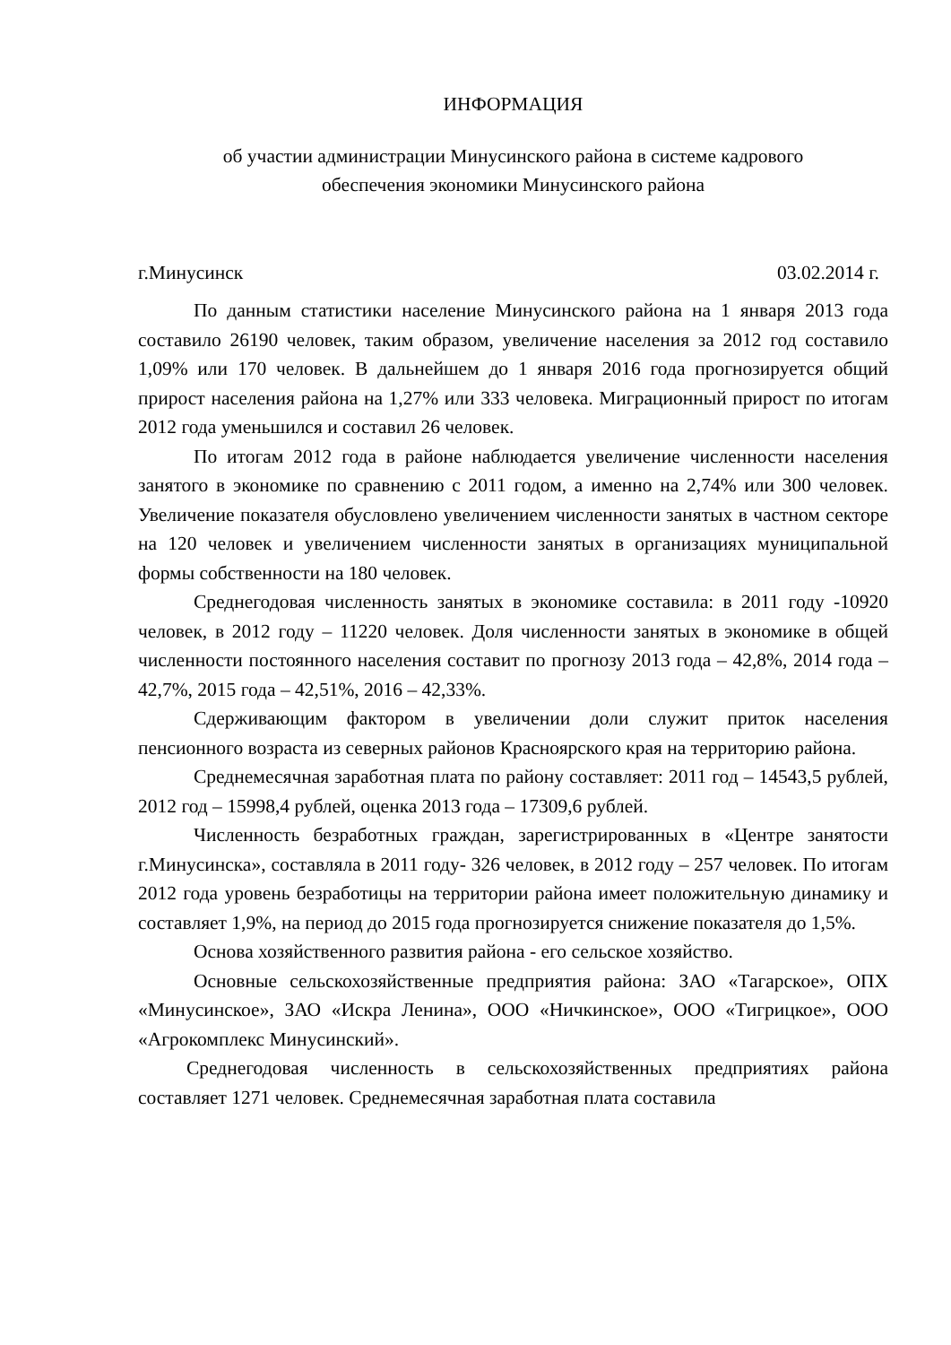ИНФОРМАЦИЯ
об участии администрации Минусинского района в системе кадрового
обеспечения экономики Минусинского района
г.Минусинск 03.02.2014 г.
По данным статистики население Минусинского района на 1 января 2013 года составило 26190 человек, таким образом, увеличение населения за 2012 год составило 1,09% или 170 человек. В дальнейшем до 1 января 2016 года прогнозируется общий прирост населения района на 1,27% или 333 человека. Миграционный прирост по итогам 2012 года уменьшился и составил 26 человек.
По итогам 2012 года в районе наблюдается увеличение численности населения занятого в экономике по сравнению с 2011 годом, а именно на 2,74% или 300 человек. Увеличение показателя обусловлено увеличением численности занятых в частном секторе на 120 человек и увеличением численности занятых в организациях муниципальной формы собственности на 180 человек.
Среднегодовая численность занятых в экономике составила: в 2011 году -10920 человек, в 2012 году – 11220 человек. Доля численности занятых в экономике в общей численности постоянного населения составит по прогнозу 2013 года – 42,8%, 2014 года – 42,7%, 2015 года – 42,51%, 2016 – 42,33%.
Сдерживающим фактором в увеличении доли служит приток населения пенсионного возраста из северных районов Красноярского края на территорию района.
Среднемесячная заработная плата по району составляет: 2011 год – 14543,5 рублей, 2012 год – 15998,4 рублей, оценка 2013 года – 17309,6 рублей.
Численность безработных граждан, зарегистрированных в «Центре занятости г.Минусинска», составляла в 2011 году- 326 человек, в 2012 году – 257 человек. По итогам 2012 года уровень безработицы на территории района имеет положительную динамику и составляет 1,9%, на период до 2015 года прогнозируется снижение показателя до 1,5%.
Основа хозяйственного развития района - его сельское хозяйство.
Основные сельскохозяйственные предприятия района: ЗАО «Тагарское», ОПХ «Минусинское», ЗАО «Искра Ленина», ООО «Ничкинское», ООО «Тигрицкое», ООО «Агрокомплекс Минусинский».
Среднегодовая численность в сельскохозяйственных предприятиях района составляет 1271 человек. Среднемесячная заработная плата составила